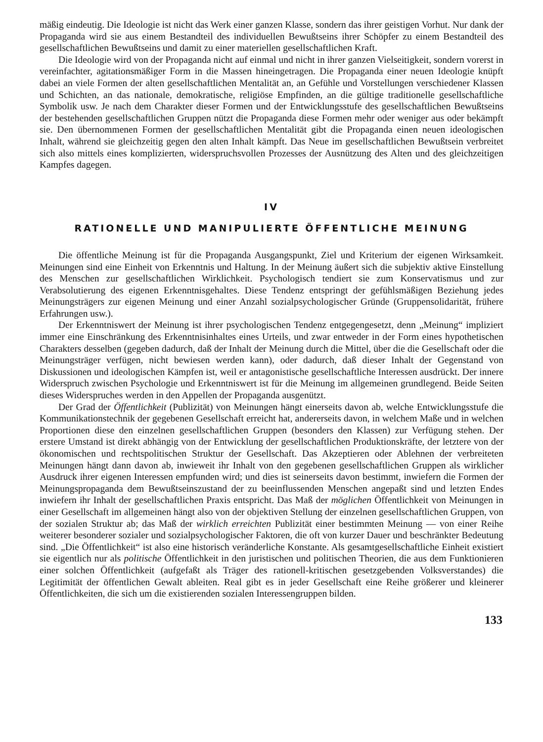mäßig eindeutig. Die Ideologie ist nicht das Werk einer ganzen Klasse, sondern das ihrer geistigen Vorhut. Nur dank der Propaganda wird sie aus einem Bestandteil des individuellen Bewußtseins ihrer Schöpfer zu einem Bestandteil des gesellschaftlichen Bewußtseins und damit zu einer materiellen gesellschaftlichen Kraft.
Die Ideologie wird von der Propaganda nicht auf einmal und nicht in ihrer ganzen Vielseitigkeit, sondern vorerst in vereinfachter, agitationsmäßiger Form in die Massen hineingetragen. Die Propaganda einer neuen Ideologie knüpft dabei an viele Formen der alten gesellschaftlichen Mentalität an, an Gefühle und Vorstellungen verschiedener Klassen und Schichten, an das nationale, demokratische, religiöse Empfinden, an die gültige traditionelle gesellschaftliche Symbolik usw. Je nach dem Charakter dieser Formen und der Entwicklungsstufe des gesellschaftlichen Bewußtseins der bestehenden gesellschaftlichen Gruppen nützt die Propaganda diese Formen mehr oder weniger aus oder bekämpft sie. Den übernommenen Formen der gesellschaftlichen Mentalität gibt die Propaganda einen neuen ideologischen Inhalt, während sie gleichzeitig gegen den alten Inhalt kämpft. Das Neue im gesellschaftlichen Bewußtsein verbreitet sich also mittels eines komplizierten, widerspruchsvollen Prozesses der Ausnützung des Alten und des gleichzeitigen Kampfes dagegen.
IV
RATIONELLE UND MANIPULIERTE ÖFFENTLICHE MEINUNG
Die öffentliche Meinung ist für die Propaganda Ausgangspunkt, Ziel und Kriterium der eigenen Wirksamkeit. Meinungen sind eine Einheit von Erkenntnis und Haltung. In der Meinung äußert sich die subjektiv aktive Einstellung des Menschen zur gesellschaftlichen Wirklichkeit. Psychologisch tendiert sie zum Konservatismus und zur Verabsolutierung des eigenen Erkenntnisgehaltes. Diese Tendenz entspringt der gefühlsmäßigen Beziehung jedes Meinungsträgers zur eigenen Meinung und einer Anzahl sozialpsychologischer Gründe (Gruppensolidarität, frühere Erfahrungen usw.).
Der Erkenntniswert der Meinung ist ihrer psychologischen Tendenz entgegengesetzt, denn „Meinung“ impliziert immer eine Einschränkung des Erkenntnisinhaltes eines Urteils, und zwar entweder in der Form eines hypothetischen Charakters desselben (gegeben dadurch, daß der Inhalt der Meinung durch die Mittel, über die die Gesellschaft oder die Meinungsträger verfügen, nicht bewiesen werden kann), oder dadurch, daß dieser Inhalt der Gegenstand von Diskussionen und ideologischen Kämpfen ist, weil er antagonistische gesellschaftliche Interessen ausdrückt. Der innere Widerspruch zwischen Psychologie und Erkenntniswert ist für die Meinung im allgemeinen grundlegend. Beide Seiten dieses Widerspruches werden in den Appellen der Propaganda ausgenützt.
Der Grad der Öffentlichkeit (Publizität) von Meinungen hängt einerseits davon ab, welche Entwicklungsstufe die Kommunikationstechnik der gegebenen Gesellschaft erreicht hat, andererseits davon, in welchem Maße und in welchen Proportionen diese den einzelnen gesellschaftlichen Gruppen (besonders den Klassen) zur Verfügung stehen. Der erstere Umstand ist direkt abhängig von der Entwicklung der gesellschaftlichen Produktionskräfte, der letztere von der ökonomischen und rechtspolitischen Struktur der Gesellschaft. Das Akzeptieren oder Ablehnen der verbreiteten Meinungen hängt dann davon ab, inwieweit ihr Inhalt von den gegebenen gesellschaftlichen Gruppen als wirklicher Ausdruck ihrer eigenen Interessen empfunden wird; und dies ist seinerseits davon bestimmt, inwiefern die Formen der Meinungspropaganda dem Bewußtseinszustand der zu beeinflussenden Menschen angepaßt sind und letzten Endes inwiefern ihr Inhalt der gesellschaftlichen Praxis entspricht. Das Maß der möglichen Öffentlichkeit von Meinungen in einer Gesellschaft im allgemeinen hängt also von der objektiven Stellung der einzelnen gesellschaftlichen Gruppen, von der sozialen Struktur ab; das Maß der wirklich erreichten Publizität einer bestimmten Meinung — von einer Reihe weiterer besonderer sozialer und sozialpsychologischer Faktoren, die oft von kurzer Dauer und beschränkter Bedeutung sind. „Die Öffentlichkeit“ ist also eine historisch veränderliche Konstante. Als gesamtgesellschaftliche Einheit existiert sie eigentlich nur als politische Öffentlichkeit in den juristischen und politischen Theorien, die aus dem Funktionieren einer solchen Öffentlichkeit (aufgefaßt als Träger des rationell-kritischen gesetzgebenden Volksverstandes) die Legitimität der öffentlichen Gewalt ableiten. Real gibt es in jeder Gesellschaft eine Reihe größerer und kleinerer Öffentlichkeiten, die sich um die existierenden sozialen Interessengruppen bilden.
133